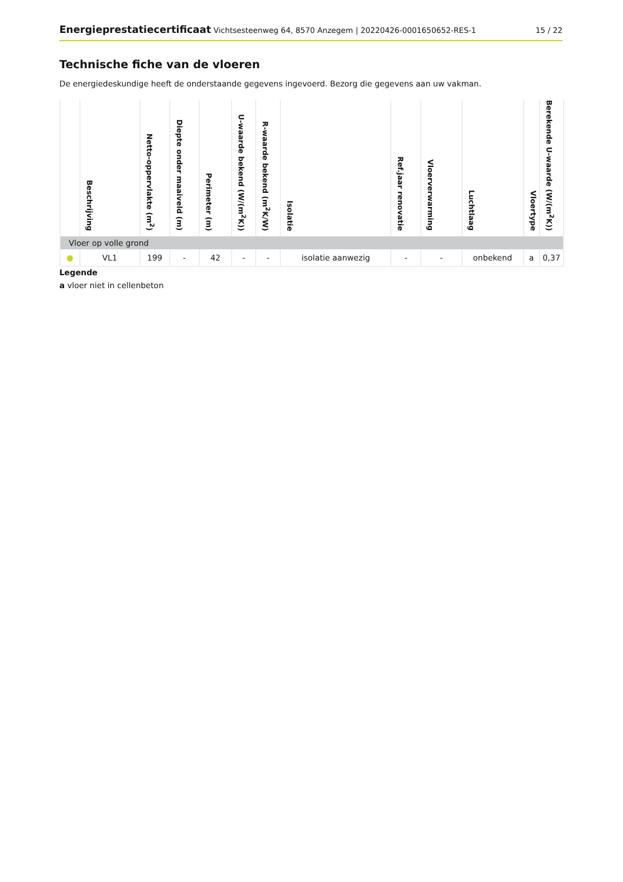Energieprestatiecertificaat Vichtsesteenweg 64, 8570 Anzegem | 20220426-0001650652-RES-1
15 / 22
Technische fiche van de vloeren
De energiedeskundige heeft de onderstaande gegevens ingevoerd. Bezorg die gegevens aan uw vakman.
| | Beschrijving | Netto-oppervlakte (m<sup>2</sup>) | Diepte onder maaiveld (m) | Perimeter (m) | U-waarde bekend (W/(m<sup>2</sup>K)) | R-waarde bekend (m<sup>2</sup>K/W) | Isolatie | Ref.jaar renovatie | Vloerverwarming | Luchtlaag | Vloertype | Berekende U-waarde (W/(m<sup>2</sup>K)) |
| --- | --- | --- | --- | --- | --- | --- | --- | --- | --- | --- | --- | --- |
| Vloer op volle grond | | | | | | | | | | | | |
| ● | VL1 | 199 | - | 42 | - | - | isolatie aanwezig | - | - | onbekend | a | 0,37 |
Legende
a vloer niet in cellenbeton